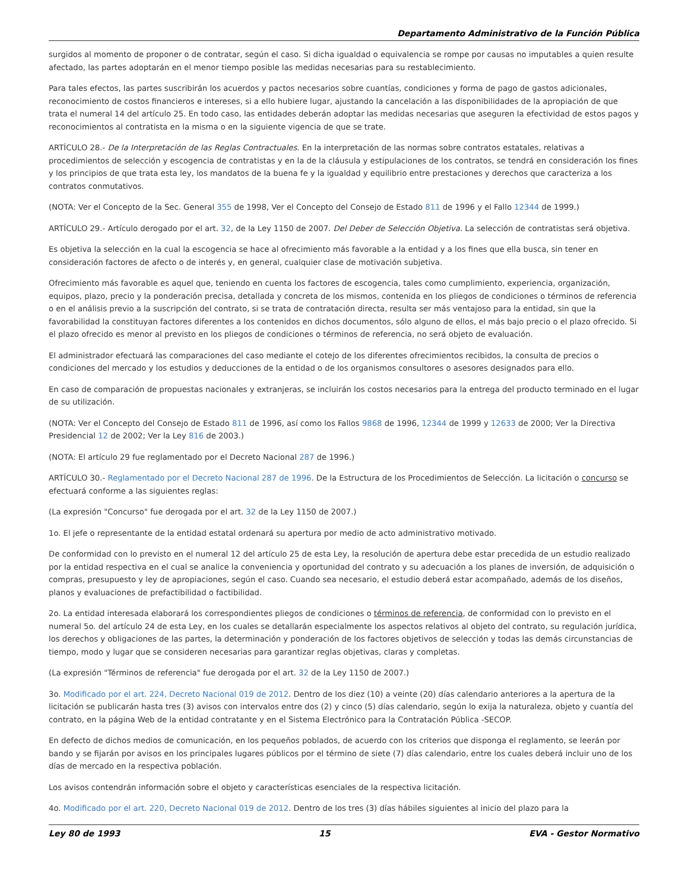Departamento Administrativo de la Función Pública
surgidos al momento de proponer o de contratar, según el caso. Si dicha igualdad o equivalencia se rompe por causas no imputables a quien resulte afectado, las partes adoptarán en el menor tiempo posible las medidas necesarias para su restablecimiento.
Para tales efectos, las partes suscribirán los acuerdos y pactos necesarios sobre cuantías, condiciones y forma de pago de gastos adicionales, reconocimiento de costos financieros e intereses, si a ello hubiere lugar, ajustando la cancelación a las disponibilidades de la apropiación de que trata el numeral 14 del artículo 25. En todo caso, las entidades deberán adoptar las medidas necesarias que aseguren la efectividad de estos pagos y reconocimientos al contratista en la misma o en la siguiente vigencia de que se trate.
ARTÍCULO 28.- De la Interpretación de las Reglas Contractuales. En la interpretación de las normas sobre contratos estatales, relativas a procedimientos de selección y escogencia de contratistas y en la de la cláusula y estipulaciones de los contratos, se tendrá en consideración los fines y los principios de que trata esta ley, los mandatos de la buena fe y la igualdad y equilibrio entre prestaciones y derechos que caracteriza a los contratos conmutativos.
(NOTA: Ver el Concepto de la Sec. General 355 de 1998, Ver el Concepto del Consejo de Estado 811 de 1996 y el Fallo 12344 de 1999.)
ARTÍCULO 29.- Artículo derogado por el art. 32, de la Ley 1150 de 2007. Del Deber de Selección Objetiva. La selección de contratistas será objetiva.
Es objetiva la selección en la cual la escogencia se hace al ofrecimiento más favorable a la entidad y a los fines que ella busca, sin tener en consideración factores de afecto o de interés y, en general, cualquier clase de motivación subjetiva.
Ofrecimiento más favorable es aquel que, teniendo en cuenta los factores de escogencia, tales como cumplimiento, experiencia, organización, equipos, plazo, precio y la ponderación precisa, detallada y concreta de los mismos, contenida en los pliegos de condiciones o términos de referencia o en el análisis previo a la suscripción del contrato, si se trata de contratación directa, resulta ser más ventajoso para la entidad, sin que la favorabilidad la constituyan factores diferentes a los contenidos en dichos documentos, sólo alguno de ellos, el más bajo precio o el plazo ofrecido. Si el plazo ofrecido es menor al previsto en los pliegos de condiciones o términos de referencia, no será objeto de evaluación.
El administrador efectuará las comparaciones del caso mediante el cotejo de los diferentes ofrecimientos recibidos, la consulta de precios o condiciones del mercado y los estudios y deducciones de la entidad o de los organismos consultores o asesores designados para ello.
En caso de comparación de propuestas nacionales y extranjeras, se incluirán los costos necesarios para la entrega del producto terminado en el lugar de su utilización.
(NOTA: Ver el Concepto del Consejo de Estado 811 de 1996, así como los Fallos 9868 de 1996, 12344 de 1999 y 12633 de 2000; Ver la Directiva Presidencial 12 de 2002; Ver la Ley 816 de 2003.)
(NOTA: El artículo 29 fue reglamentado por el Decreto Nacional 287 de 1996.)
ARTÍCULO 30.- Reglamentado por el Decreto Nacional 287 de 1996. De la Estructura de los Procedimientos de Selección. La licitación o concurso se efectuará conforme a las siguientes reglas:
(La expresión "Concurso" fue derogada por el art. 32 de la Ley 1150 de 2007.)
1o. El jefe o representante de la entidad estatal ordenará su apertura por medio de acto administrativo motivado.
De conformidad con lo previsto en el numeral 12 del artículo 25 de esta Ley, la resolución de apertura debe estar precedida de un estudio realizado por la entidad respectiva en el cual se analice la conveniencia y oportunidad del contrato y su adecuación a los planes de inversión, de adquisición o compras, presupuesto y ley de apropiaciones, según el caso. Cuando sea necesario, el estudio deberá estar acompañado, además de los diseños, planos y evaluaciones de prefactibilidad o factibilidad.
2o. La entidad interesada elaborará los correspondientes pliegos de condiciones o términos de referencia, de conformidad con lo previsto en el numeral 5o. del artículo 24 de esta Ley, en los cuales se detallarán especialmente los aspectos relativos al objeto del contrato, su regulación jurídica, los derechos y obligaciones de las partes, la determinación y ponderación de los factores objetivos de selección y todas las demás circunstancias de tiempo, modo y lugar que se consideren necesarias para garantizar reglas objetivas, claras y completas.
(La expresión "Términos de referencia" fue derogada por el art. 32 de la Ley 1150 de 2007.)
3o. Modificado por el art. 224, Decreto Nacional 019 de 2012. Dentro de los diez (10) a veinte (20) días calendario anteriores a la apertura de la licitación se publicarán hasta tres (3) avisos con intervalos entre dos (2) y cinco (5) días calendario, según lo exija la naturaleza, objeto y cuantía del contrato, en la página Web de la entidad contratante y en el Sistema Electrónico para la Contratación Pública -SECOP.
En defecto de dichos medios de comunicación, en los pequeños poblados, de acuerdo con los criterios que disponga el reglamento, se leerán por bando y se fijarán por avisos en los principales lugares públicos por el término de siete (7) días calendario, entre los cuales deberá incluir uno de los días de mercado en la respectiva población.
Los avisos contendrán información sobre el objeto y características esenciales de la respectiva licitación.
4o. Modificado por el art. 220, Decreto Nacional 019 de 2012. Dentro de los tres (3) días hábiles siguientes al inicio del plazo para la
Ley 80 de 1993 15 EVA - Gestor Normativo